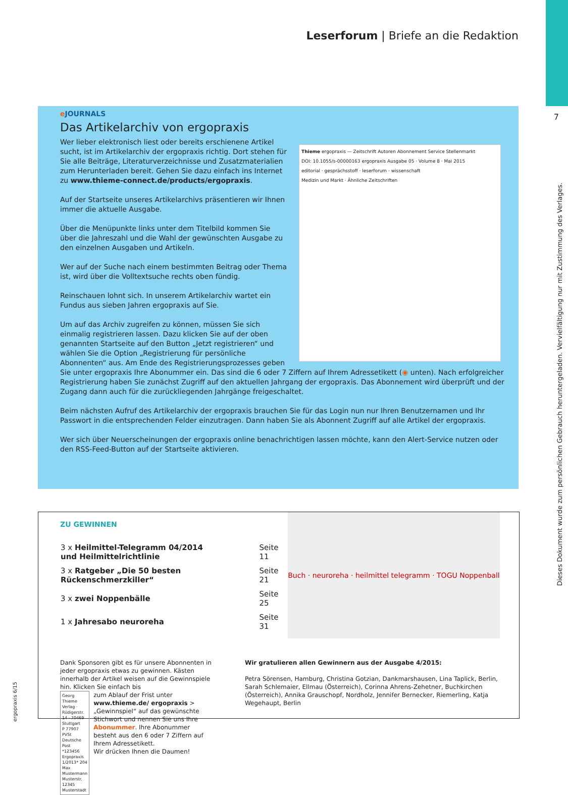Leserforum | Briefe an die Redaktion
7
Thieme ergopraxis — Zeitschrift Autoren Abonnement Service Stellenmarkt
DOI: 10.1055/s-00000163 ergopraxis Ausgabe 05 · Volume 8 · Mai 2015
editorial · gesprächsstoff · leserforum · wissenschaft
Medizin und Markt · Ähnliche Zeitschriften
e JOURNALS
Das Artikelarchiv von ergopraxis
Wer lieber elektronisch liest oder bereits erschienene Artikel sucht, ist im Artikelarchiv der ergopraxis richtig. Dort stehen für Sie alle Beiträge, Literaturverzeichnisse und Zusatzmaterialien zum Herunterladen bereit. Gehen Sie dazu einfach ins Internet zu www.thieme-connect.de/products/ergopraxis.
Auf der Startseite unseres Artikelarchivs präsentieren wir Ihnen immer die aktuelle Ausgabe.
Über die Menüpunkte links unter dem Titelbild kommen Sie über die Jahreszahl und die Wahl der gewünschten Ausgabe zu den einzelnen Ausgaben und Artikeln.
Wer auf der Suche nach einem bestimmten Beitrag oder Thema ist, wird über die Volltextsuche rechts oben fündig.
Reinschauen lohnt sich. In unserem Artikelarchiv wartet ein Fundus aus sieben Jahren ergopraxis auf Sie.
Um auf das Archiv zugreifen zu können, müssen Sie sich einmalig registrieren lassen. Dazu klicken Sie auf der oben genannten Startseite auf den Button „Jetzt registrieren“ und wählen Sie die Option „Registrierung für persönliche Abonnenten“ aus. Am Ende des Registrierungsprozesses geben Sie unter ergopraxis Ihre Abonummer ein. Das sind die 6 oder 7 Ziffern auf Ihrem Adressetikett (◉ unten). Nach erfolgreicher Registrierung haben Sie zunächst Zugriff auf den aktuellen Jahrgang der ergopraxis. Das Abonnement wird überprüft und der Zugang dann auch für die zurückliegenden Jahrgänge freigeschaltet.
Beim nächsten Aufruf des Artikelarchiv der ergopraxis brauchen Sie für das Login nun nur Ihren Benutzernamen und Ihr Passwort in die entsprechenden Felder einzutragen. Dann haben Sie als Abonnent Zugriff auf alle Artikel der ergopraxis.
Wer sich über Neuerscheinungen der ergopraxis online benachrichtigen lassen möchte, kann den Alert-Service nutzen oder den RSS-Feed-Button auf der Startseite aktivieren.
Buch · neuroreha · heilmittel telegramm · TOGU Noppenball
ZU GEWINNEN
| 3 x Heilmittel-Telegramm 04/2014 und Heilmittelrichtlinie | Seite 11 |
| 3 x Ratgeber „Die 50 besten Rückenschmerzkiller“ | Seite 21 |
| 3 x zwei Noppenbälle | Seite 25 |
| 1 x Jahresabo neuroreha | Seite 31 |
Dank Sponsoren gibt es für unsere Abonnenten in jeder ergopraxis etwas zu gewinnen. Kästen innerhalb der Artikel weisen auf die Gewinnspiele hin. Klicken Sie einfach bis
Georg Thieme Verlag · Rüdigerstr. 14 · 70469 Stuttgart
P 77907 PVSt Deutsche Post
*123456 Ergopraxis 1/2013* 204
Max Mustermann
Musterstr.
12345 Musterstadt
zum Ablauf der Frist unter www.thieme.de/ ergopraxis > „Gewinnspiel“ auf das gewünschte Stichwort und nennen Sie uns Ihre Abonummer. Ihre Abonummer besteht aus den 6 oder 7 Ziffern auf Ihrem Adressetikett.
Wir drücken Ihnen die Daumen!
Wir gratulieren allen Gewinnern aus der Ausgabe 4/2015:
Petra Sörensen, Hamburg, Christina Gotzian, Dankmarshausen, Lina Taplick, Berlin, Sarah Schlemaier, Ellmau (Österreich), Corinna Ahrens-Zehetner, Buchkirchen (Österreich), Annika Grauschopf, Nordholz, Jennifer Bernecker, Riemerling, Katja Wegehaupt, Berlin
Dieses Dokument wurde zum persönlichen Gebrauch heruntergeladen. Vervielfältigung nur mit Zustimmung des Verlages.
ergopraxis 6/15